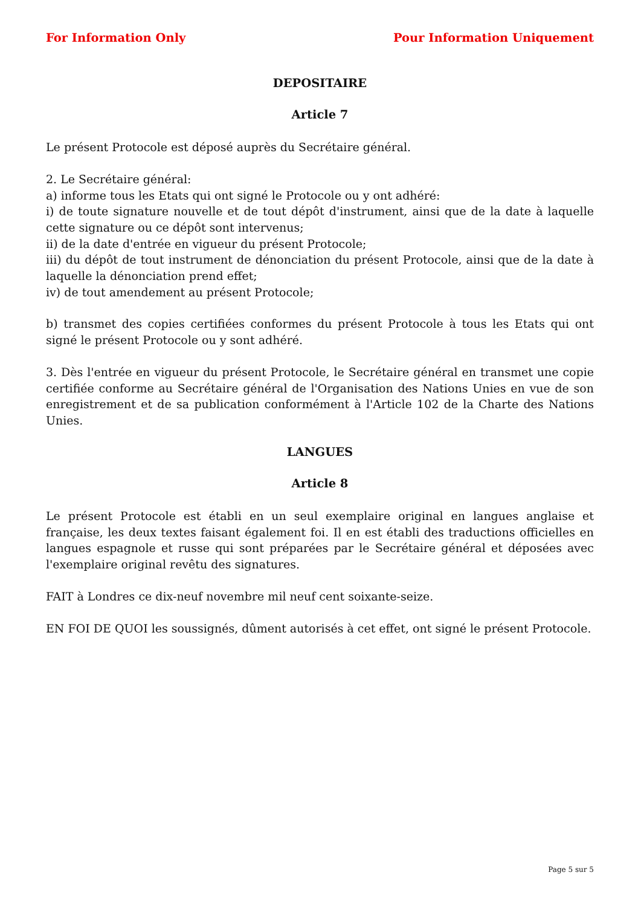For Information Only Pour Information Uniquement
DEPOSITAIRE
Article 7
Le présent Protocole est déposé auprès du Secrétaire général.
2. Le Secrétaire général:
a) informe tous les Etats qui ont signé le Protocole ou y ont adhéré:
i) de toute signature nouvelle et de tout dépôt d'instrument, ainsi que de la date à laquelle cette signature ou ce dépôt sont intervenus;
ii) de la date d'entrée en vigueur du présent Protocole;
iii) du dépôt de tout instrument de dénonciation du présent Protocole, ainsi que de la date à laquelle la dénonciation prend effet;
iv) de tout amendement au présent Protocole;
b) transmet des copies certifiées conformes du présent Protocole à tous les Etats qui ont signé le présent Protocole ou y sont adhéré.
3. Dès l'entrée en vigueur du présent Protocole, le Secrétaire général en transmet une copie certifiée conforme au Secrétaire général de l'Organisation des Nations Unies en vue de son enregistrement et de sa publication conformément à l'Article 102 de la Charte des Nations Unies.
LANGUES
Article 8
Le présent Protocole est établi en un seul exemplaire original en langues anglaise et française, les deux textes faisant également foi. Il en est établi des traductions officielles en langues espagnole et russe qui sont préparées par le Secrétaire général et déposées avec l'exemplaire original revêtu des signatures.
FAIT à Londres ce dix-neuf novembre mil neuf cent soixante-seize.
EN FOI DE QUOI les soussignés, dûment autorisés à cet effet, ont signé le présent Protocole.
Page 5 sur 5